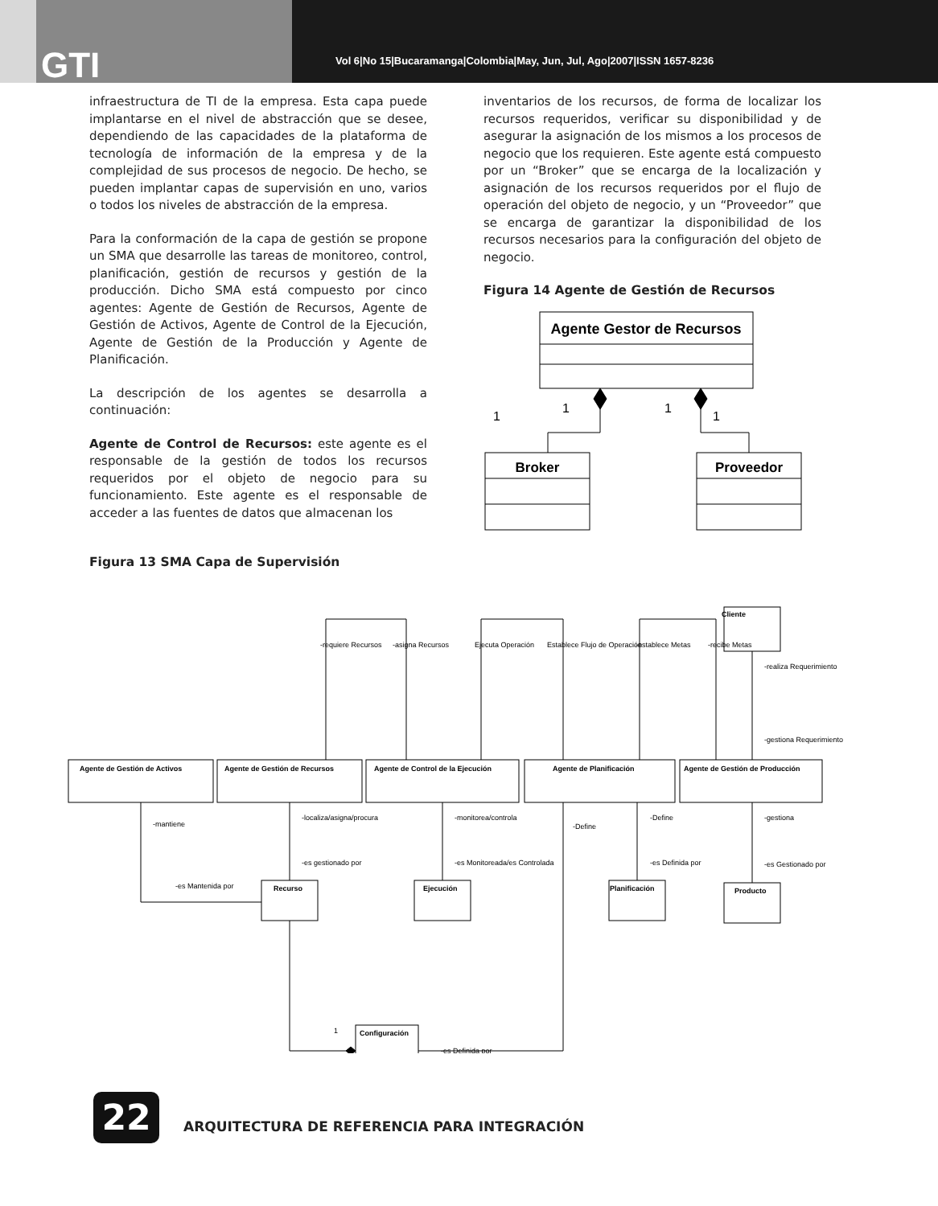GTI
Vol 6|No 15|Bucaramanga|Colombia|May, Jun, Jul, Ago|2007|ISSN 1657-8236
infraestructura de TI de la empresa. Esta capa puede implantarse en el nivel de abstracción que se desee, dependiendo de las capacidades de la plataforma de tecnología de información de la empresa y de la complejidad de sus procesos de negocio. De hecho, se pueden implantar capas de supervisión en uno, varios o todos los niveles de abstracción de la empresa.
Para la conformación de la capa de gestión se propone un SMA que desarrolle las tareas de monitoreo, control, planificación, gestión de recursos y gestión de la producción. Dicho SMA está compuesto por cinco agentes: Agente de Gestión de Recursos, Agente de Gestión de Activos, Agente de Control de la Ejecución, Agente de Gestión de la Producción y Agente de Planificación.
La descripción de los agentes se desarrolla a continuación:
Agente de Control de Recursos: este agente es el responsable de la gestión de todos los recursos requeridos por el objeto de negocio para su funcionamiento. Este agente es el responsable de acceder a las fuentes de datos que almacenan los
Figura 13 SMA Capa de Supervisión
inventarios de los recursos, de forma de localizar los recursos requeridos, verificar su disponibilidad y de asegurar la asignación de los mismos a los procesos de negocio que los requieren. Este agente está compuesto por un “Broker” que se encarga de la localización y asignación de los recursos requeridos por el flujo de operación del objeto de negocio, y un “Proveedor” que se encarga de garantizar la disponibilidad de los recursos necesarios para la configuración del objeto de negocio.
Figura 14 Agente de Gestión de Recursos
Agente Gestor de Recursos
1
1
1
1
Broker
Proveedor
Cliente
Agente de Gestión de Activos
Agente de Gestión de Recursos
Agente de Control de la Ejecución
Agente de Planificación
Agente de Gestión de Producción
Recurso
Ejecución
Planificación
Producto
Configuración
-realiza Requerimiento
-gestiona Requerimiento
-mantiene
-localiza/asigna/procura
-es gestionado por
-monitorea/controla
-es Monitoreada/es Controlada
-Define
-Define
-es Definida por
-gestiona
-es Gestionado por
-es Mantenida por
-es Definida por
1
-requiere Recursos
-asigna Recursos
Ejecuta Operación
Establece Flujo de Operación
-establece Metas
-recibe Metas
22
ARQUITECTURA DE REFERENCIA PARA INTEGRACIÓN